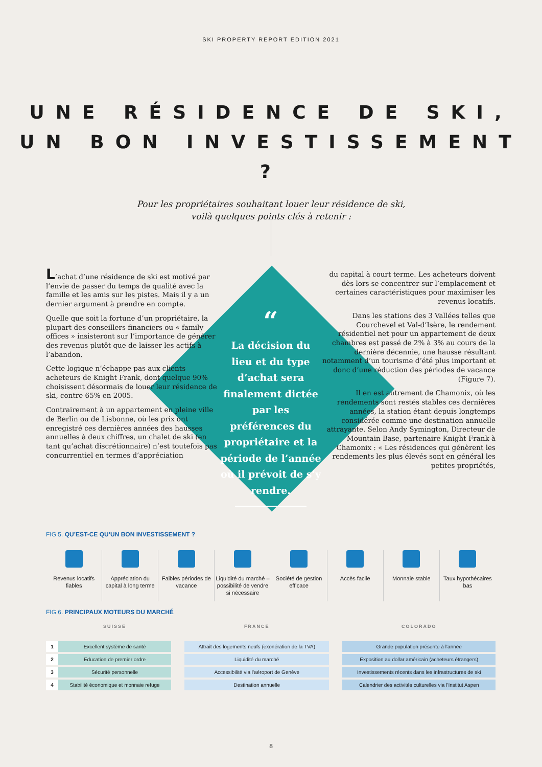SKI PROPERTY REPORT EDITION 2021
UNE RÉSIDENCE DE SKI,
UN BON INVESTISSEMENT ?
Pour les propriétaires souhaitant louer leur résidence de ski,
voilà quelques points clés à retenir :
L’achat d’une résidence de ski est motivé par l’envie de passer du temps de qualité avec la famille et les amis sur les pistes. Mais il y a un dernier argument à prendre en compte.
Quelle que soit la fortune d’un propriétaire, la plupart des conseillers financiers ou « family offices » insisteront sur l’importance de générer des revenus plutôt que de laisser les actifs à l’abandon.
Cette logique n’échappe pas aux clients acheteurs de Knight Frank, dont quelque 90% choisissent désormais de louer leur résidence de ski, contre 65% en 2005.
Contrairement à un appartement en pleine ville de Berlin ou de Lisbonne, où les prix ont enregistré ces dernières années des hausses annuelles à deux chiffres, un chalet de ski (en tant qu’achat discrétionnaire) n’est toutefois pas concurrentiel en termes d’appréciation
“
La décision du lieu et du type d’achat sera finalement dictée par les préférences du propriétaire et la période de l’année où il prévoit de s’y rendre.
du capital à court terme. Les acheteurs doivent dès lors se concentrer sur l’emplacement et certaines caractéristiques pour maximiser les revenus locatifs.
Dans les stations des 3 Vallées telles que Courchevel et Val-d’Isère, le rendement résidentiel net pour un appartement de deux chambres est passé de 2% à 3% au cours de la dernière décennie, une hausse résultant notamment d’un tourisme d’été plus important et donc d’une réduction des périodes de vacance (Figure 7).
Il en est autrement de Chamonix, où les rendements sont restés stables ces dernières années, la station étant depuis longtemps considérée comme une destination annuelle attrayante. Selon Andy Symington, Directeur de Mountain Base, partenaire Knight Frank à Chamonix : « Les résidences qui génèrent les rendements les plus élevés sont en général les petites propriétés,
FIG 5. QU’EST-CE QU’UN BON INVESTISSEMENT ?
Revenus locatifs fiables Appréciation du capital à long terme
Faibles périodes de vacance Liquidité du marché – possibilité de vendre si nécessaire
Société de gestion efficace Accès facile Monnaie stable Taux hypothécaires bas
FIG 6. PRINCIPAUX MOTEURS DU MARCHÉ
| | SUISSE | | FRANCE | | COLORADO |
| --- | --- | --- | --- | --- | --- |
| 1 | Excellent système de santé | | Attrait des logements neufs (exonération de la TVA) | | Grande population présente à l’année |
| 2 | Education de premier ordre | | Liquidité du marché | | Exposition au dollar américain (acheteurs étrangers) |
| 3 | Sécurité personnelle | | Accessibilité via l’aéroport de Genève | | Investissements récents dans les infrastructures de ski |
| 4 | Stabilité économique et monnaie refuge | | Destination annuelle | | Calendrier des activités culturelles via l’Institut Aspen |
8